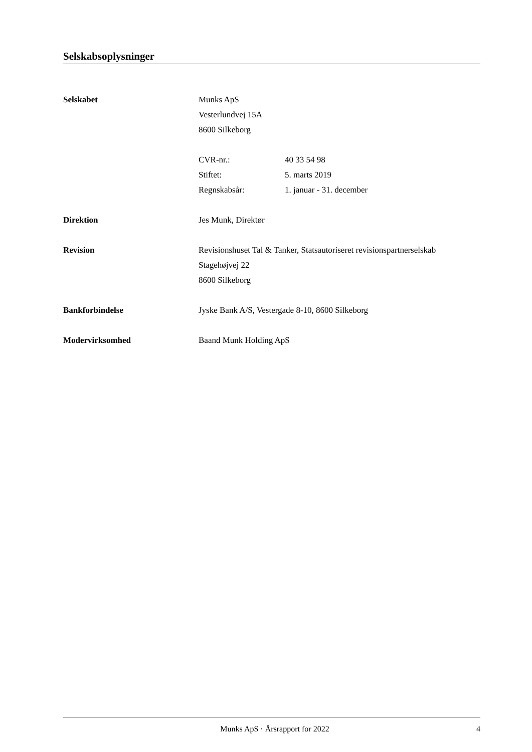Selskabsoplysninger
Selskabet Munks ApS
Vesterlundvej 15A
8600 Silkeborg
CVR-nr.: 40 33 54 98
Stiftet: 5. marts 2019
Regnskabsår: 1. januar - 31. december
Direktion Jes Munk, Direktør
Revision Revisionshuset Tal & Tanker, Statsautoriseret revisionspartnerselskab
Stagehøjvej 22
8600 Silkeborg
Bankforbindelse Jyske Bank A/S, Vestergade 8-10, 8600 Silkeborg
Modervirksomhed Baand Munk Holding ApS
Munks ApS · Årsrapport for 2022 4